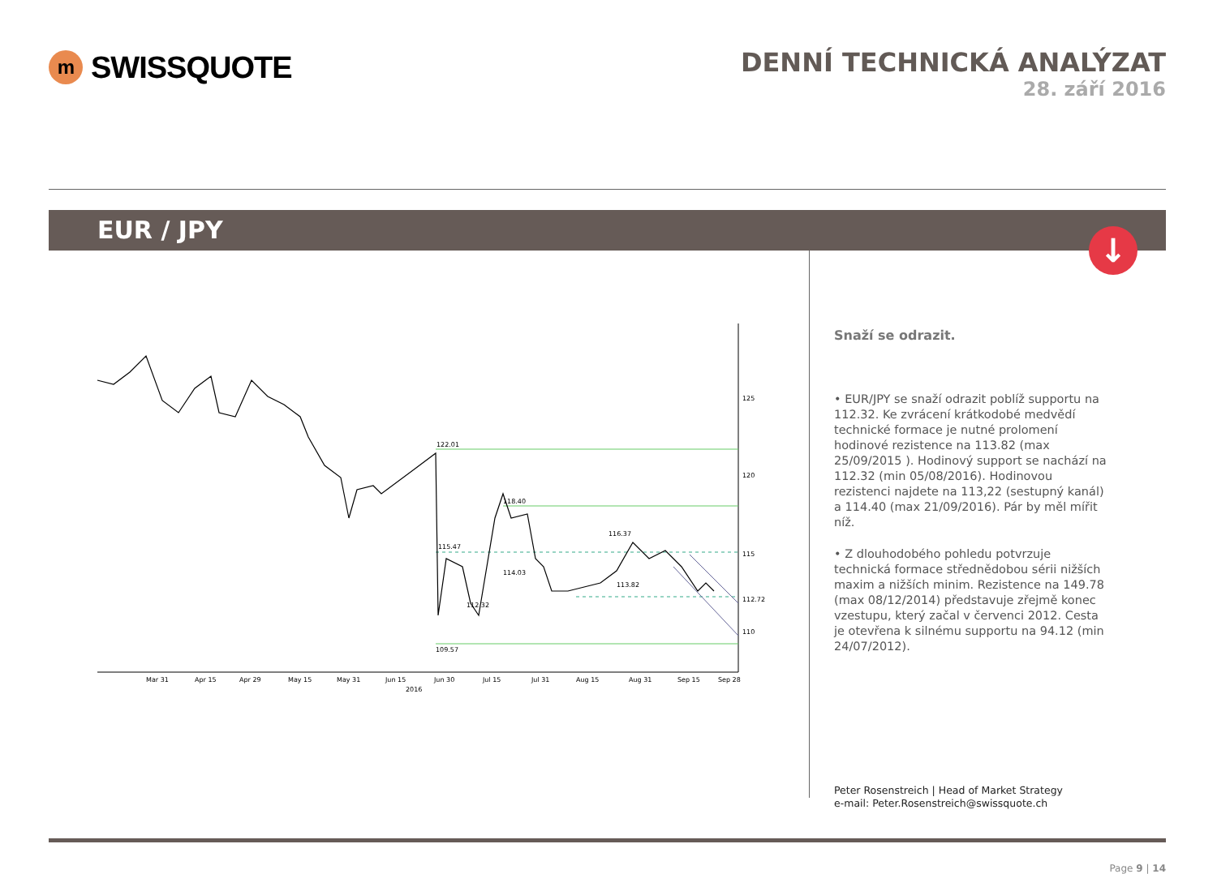m
SWISSQUOTE
DENNÍ TECHNICKÁ ANALÝZAT
28. září 2016
EUR / JPY
↓
122.01
118.40
115.47
116.37
114.03
113.82
112.32
109.57
125
120
115
110
112.72
Mar 31
Apr 15
Apr 29
May 15
May 31
Jun 15
Jun 30
Jul 15
Jul 31
Aug 15
Aug 31
Sep 15
Sep 28
2016
Snaží se odrazit.
• EUR/JPY se snaží odrazit poblíž supportu na 112.32. Ke zvrácení krátkodobé medvědí technické formace je nutné prolomení hodinové rezistence na 113.82 (max 25/09/2015 ). Hodinový support se nachází na 112.32 (min 05/08/2016). Hodinovou rezistenci najdete na 113,22 (sestupný kanál) a 114.40 (max 21/09/2016). Pár by měl mířit níž.
• Z dlouhodobého pohledu potvrzuje technická formace střednědobou sérii nižších maxim a nižších minim. Rezistence na 149.78 (max 08/12/2014) představuje zřejmě konec vzestupu, který začal v červenci 2012. Cesta je otevřena k silnému supportu na 94.12 (min 24/07/2012).
Peter Rosenstreich | Head of Market Strategy
e-mail: Peter.Rosenstreich@swissquote.ch
Page 9 | 14